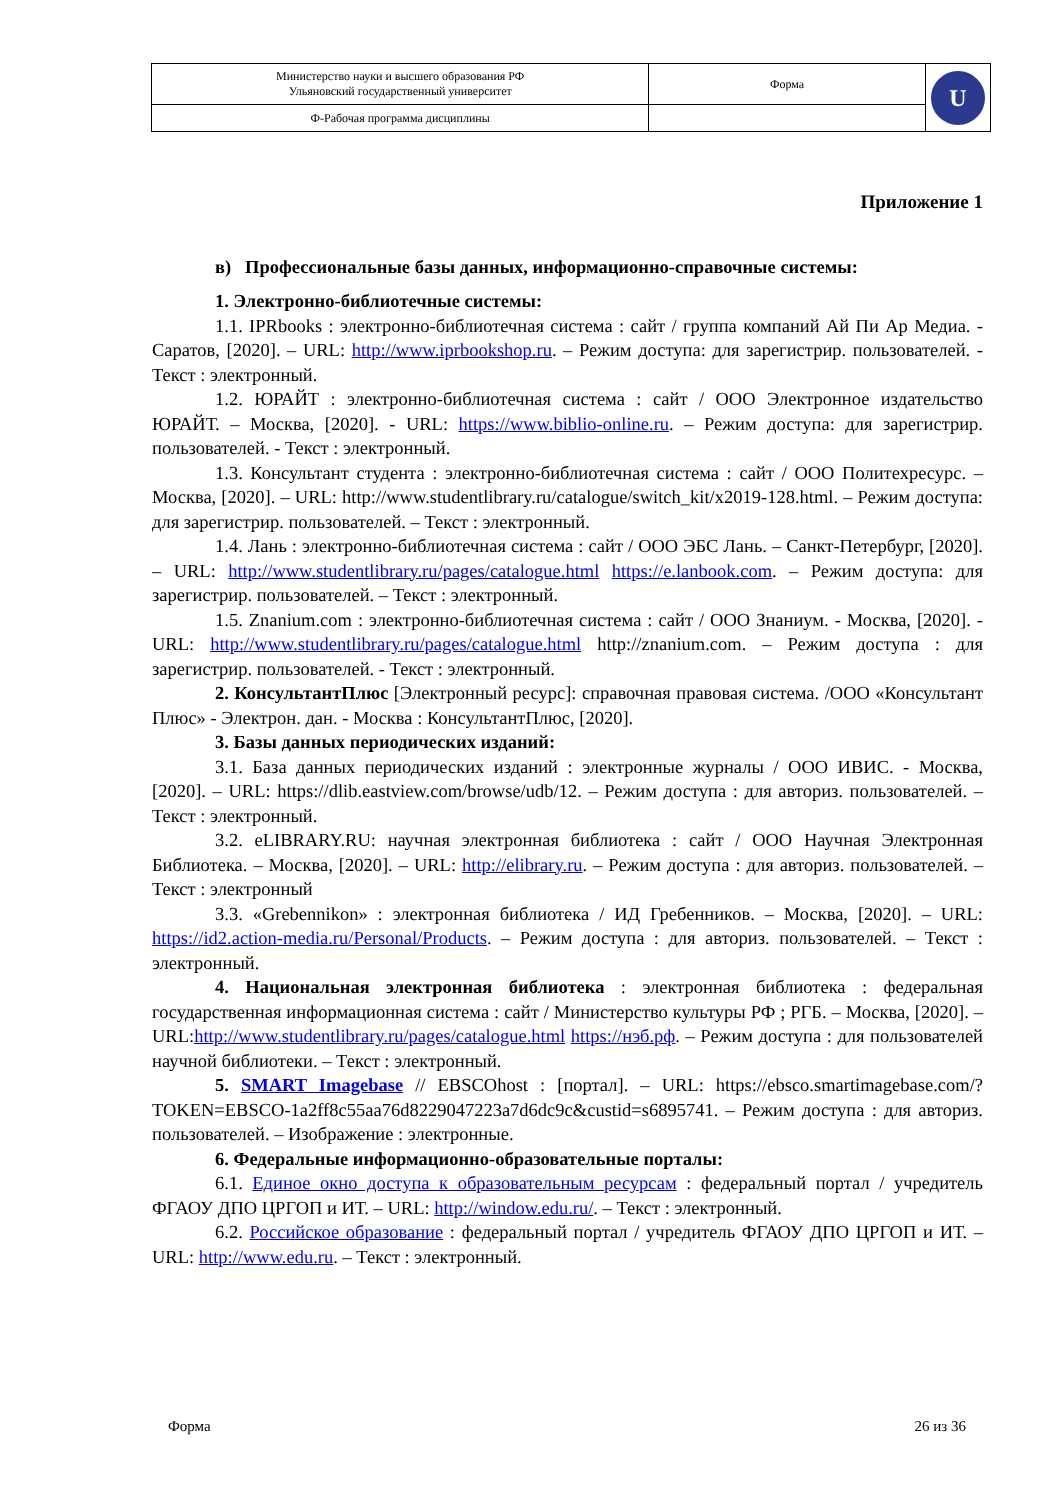| Министерство науки и высшего образования РФ Ульяновский государственный университет | Форма | U |
| Ф-Рабочая программа дисциплины | | |
Приложение 1
в) Профессиональные базы данных, информационно-справочные системы:
1. Электронно-библиотечные системы:
1.1. IPRbooks : электронно-библиотечная система : сайт / группа компаний Ай Пи Ар Медиа. - Саратов, [2020]. – URL: http://www.iprbookshop.ru. – Режим доступа: для зарегистрир. пользователей. - Текст : электронный.
1.2. ЮРАЙТ : электронно-библиотечная система : сайт / ООО Электронное издательство ЮРАЙТ. – Москва, [2020]. - URL: https://www.biblio-online.ru. – Режим доступа: для зарегистрир. пользователей. - Текст : электронный.
1.3. Консультант студента : электронно-библиотечная система : сайт / ООО Политехресурс. – Москва, [2020]. – URL: http://www.studentlibrary.ru/catalogue/switch_kit/x2019-128.html. – Режим доступа: для зарегистрир. пользователей. – Текст : электронный.
1.4. Лань : электронно-библиотечная система : сайт / ООО ЭБС Лань. – Санкт-Петербург, [2020]. – URL: http://www.studentlibrary.ru/pages/catalogue.html https://e.lanbook.com. – Режим доступа: для зарегистрир. пользователей. – Текст : электронный.
1.5. Znanium.com : электронно-библиотечная система : сайт / ООО Знаниум. - Москва, [2020]. - URL: http://www.studentlibrary.ru/pages/catalogue.html http://znanium.com. – Режим доступа : для зарегистрир. пользователей. - Текст : электронный.
2. КонсультантПлюс [Электронный ресурс]: справочная правовая система. /ООО «Консультант Плюс» - Электрон. дан. - Москва : КонсультантПлюс, [2020].
3. Базы данных периодических изданий:
3.1. База данных периодических изданий : электронные журналы / ООО ИВИС. - Москва, [2020]. – URL: https://dlib.eastview.com/browse/udb/12. – Режим доступа : для авториз. пользователей. – Текст : электронный.
3.2. eLIBRARY.RU: научная электронная библиотека : сайт / ООО Научная Электронная Библиотека. – Москва, [2020]. – URL: http://elibrary.ru. – Режим доступа : для авториз. пользователей. – Текст : электронный
3.3. «Grebennikon» : электронная библиотека / ИД Гребенников. – Москва, [2020]. – URL: https://id2.action-media.ru/Personal/Products. – Режим доступа : для авториз. пользователей. – Текст : электронный.
4. Национальная электронная библиотека : электронная библиотека : федеральная государственная информационная система : сайт / Министерство культуры РФ ; РГБ. – Москва, [2020]. – URL:http://www.studentlibrary.ru/pages/catalogue.html https://нэб.рф. – Режим доступа : для пользователей научной библиотеки. – Текст : электронный.
5. SMART Imagebase // EBSCOhost : [портал]. – URL: https://ebsco.smartimagebase.com/?TOKEN=EBSCO-1a2ff8c55aa76d8229047223a7d6dc9c&custid=s6895741. – Режим доступа : для авториз. пользователей. – Изображение : электронные.
6. Федеральные информационно-образовательные порталы:
6.1. Единое окно доступа к образовательным ресурсам : федеральный портал / учредитель ФГАОУ ДПО ЦРГОП и ИТ. – URL: http://window.edu.ru/. – Текст : электронный.
6.2. Российское образование : федеральный портал / учредитель ФГАОУ ДПО ЦРГОП и ИТ. – URL: http://www.edu.ru. – Текст : электронный.
Форма 26 из 36